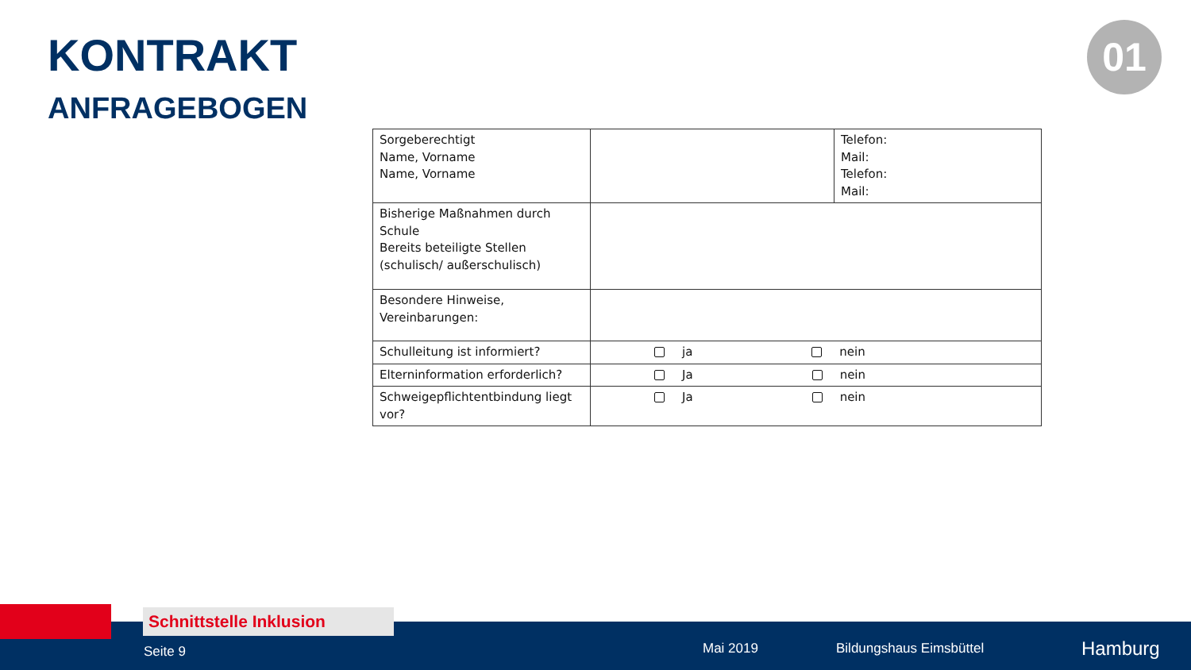KONTRAKT
ANFRAGEBOGEN
01
| Sorgeberechtigt Name, Vorname Name, Vorname | | Telefon: Mail: Telefon: Mail: |
| Bisherige Maßnahmen durch Schule Bereits beteiligte Stellen (schulisch/ außerschulisch) | | |
| Besondere Hinweise, Vereinbarungen: | | |
| Schulleitung ist informiert? | ja nein | |
| Elterninformation erforderlich? | Ja nein | |
| Schweigepflichtentbindung liegt vor? | Ja nein | |
Seite 9 Mai 2019 Bildungshaus Eimsbüttel Hamburg
Schnittstelle Inklusion